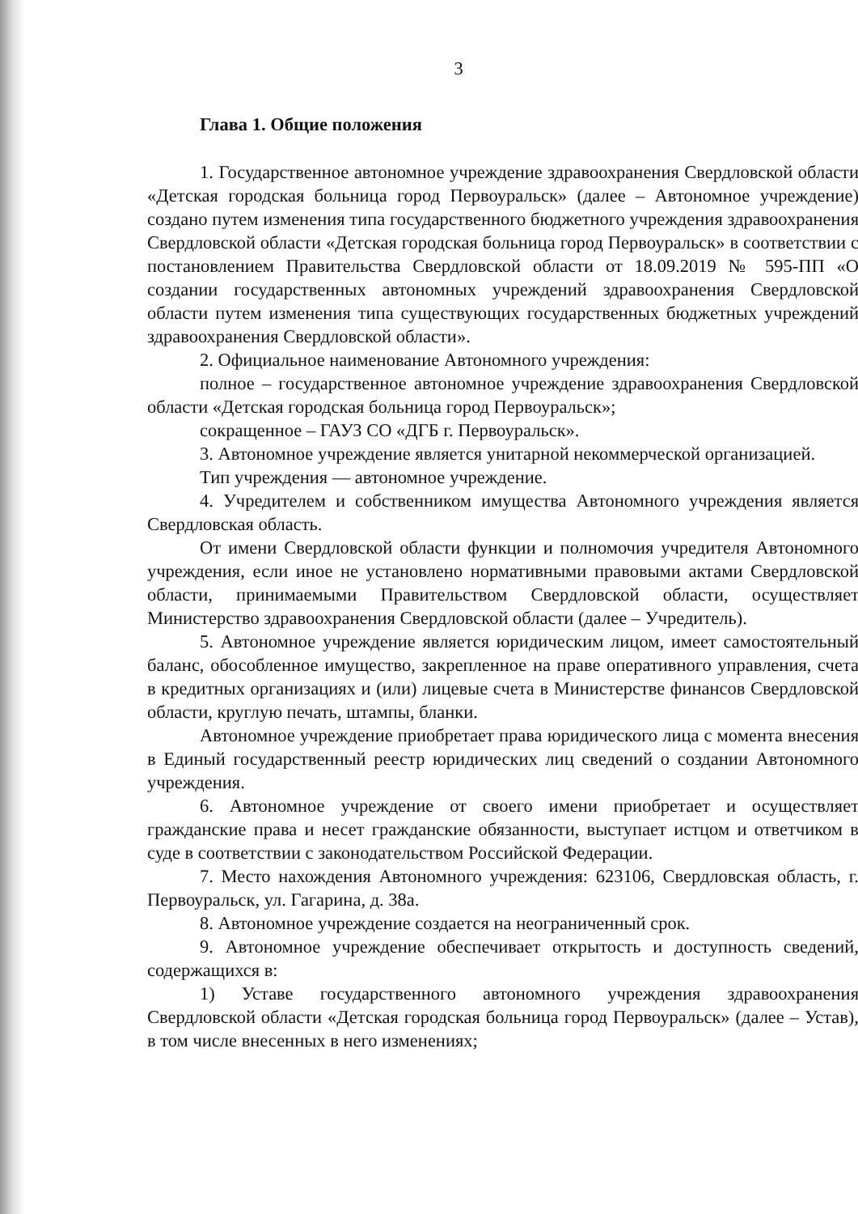3
Глава 1. Общие положения
1. Государственное автономное учреждение здравоохранения Свердловской области «Детская городская больница город Первоуральск» (далее – Автономное учреждение) создано путем изменения типа государственного бюджетного учреждения здравоохранения Свердловской области «Детская городская больница город Первоуральск» в соответствии с постановлением Правительства Свердловской области от 18.09.2019 № 595-ПП «О создании государственных автономных учреждений здравоохранения Свердловской области путем изменения типа существующих государственных бюджетных учреждений здравоохранения Свердловской области».
2. Официальное наименование Автономного учреждения:
полное – государственное автономное учреждение здравоохранения Свердловской области «Детская городская больница город Первоуральск»;
сокращенное – ГАУЗ СО «ДГБ г. Первоуральск».
3. Автономное учреждение является унитарной некоммерческой организацией.
Тип учреждения — автономное учреждение.
4. Учредителем и собственником имущества Автономного учреждения является Свердловская область.
От имени Свердловской области функции и полномочия учредителя Автономного учреждения, если иное не установлено нормативными правовыми актами Свердловской области, принимаемыми Правительством Свердловской области, осуществляет Министерство здравоохранения Свердловской области (далее – Учредитель).
5. Автономное учреждение является юридическим лицом, имеет самостоятельный баланс, обособленное имущество, закрепленное на праве оперативного управления, счета в кредитных организациях и (или) лицевые счета в Министерстве финансов Свердловской области, круглую печать, штампы, бланки.
Автономное учреждение приобретает права юридического лица с момента внесения в Единый государственный реестр юридических лиц сведений о создании Автономного учреждения.
6. Автономное учреждение от своего имени приобретает и осуществляет гражданские права и несет гражданские обязанности, выступает истцом и ответчиком в суде в соответствии с законодательством Российской Федерации.
7. Место нахождения Автономного учреждения: 623106, Свердловская область, г. Первоуральск, ул. Гагарина, д. 38а.
8. Автономное учреждение создается на неограниченный срок.
9. Автономное учреждение обеспечивает открытость и доступность сведений, содержащихся в:
1) Уставе государственного автономного учреждения здравоохранения Свердловской области «Детская городская больница город Первоуральск» (далее – Устав), в том числе внесенных в него изменениях;